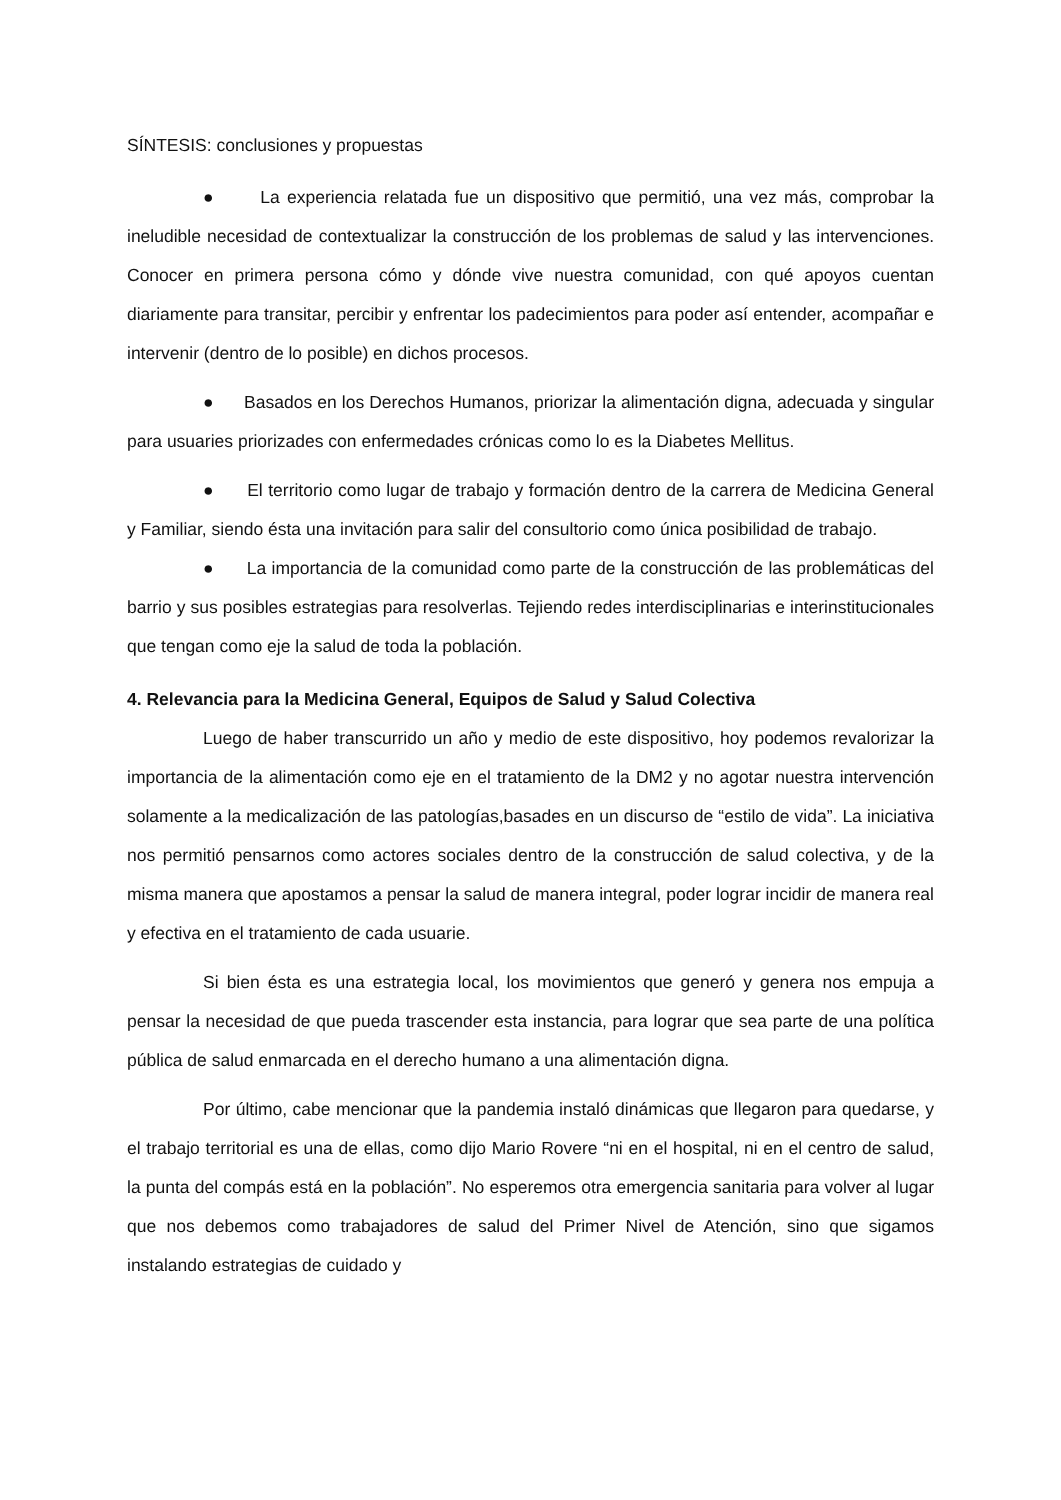SÍNTESIS: conclusiones y propuestas
● La experiencia relatada fue un dispositivo que permitió, una vez más, comprobar la ineludible necesidad de contextualizar la construcción de los problemas de salud y las intervenciones. Conocer en primera persona cómo y dónde vive nuestra comunidad, con qué apoyos cuentan diariamente para transitar, percibir y enfrentar los padecimientos para poder así entender, acompañar e intervenir (dentro de lo posible) en dichos procesos.
● Basados en los Derechos Humanos, priorizar la alimentación digna, adecuada y singular para usuaries priorizades con enfermedades crónicas como lo es la Diabetes Mellitus.
● El territorio como lugar de trabajo y formación dentro de la carrera de Medicina General y Familiar, siendo ésta una invitación para salir del consultorio como única posibilidad de trabajo.
● La importancia de la comunidad como parte de la construcción de las problemáticas del barrio y sus posibles estrategias para resolverlas. Tejiendo redes interdisciplinarias e interinstitucionales que tengan como eje la salud de toda la población.
4. Relevancia para la Medicina General, Equipos de Salud y Salud Colectiva
Luego de haber transcurrido un año y medio de este dispositivo, hoy podemos revalorizar la importancia de la alimentación como eje en el tratamiento de la DM2 y no agotar nuestra intervención solamente a la medicalización de las patologías,basades en un discurso de “estilo de vida”. La iniciativa nos permitió pensarnos como actores sociales dentro de la construcción de salud colectiva, y de la misma manera que apostamos a pensar la salud de manera integral, poder lograr incidir de manera real y efectiva en el tratamiento de cada usuarie.
Si bien ésta es una estrategia local, los movimientos que generó y genera nos empuja a pensar la necesidad de que pueda trascender esta instancia, para lograr que sea parte de una política pública de salud enmarcada en el derecho humano a una alimentación digna.
Por último, cabe mencionar que la pandemia instaló dinámicas que llegaron para quedarse, y el trabajo territorial es una de ellas, como dijo Mario Rovere “ni en el hospital, ni en el centro de salud, la punta del compás está en la población”. No esperemos otra emergencia sanitaria para volver al lugar que nos debemos como trabajadores de salud del Primer Nivel de Atención, sino que sigamos instalando estrategias de cuidado y